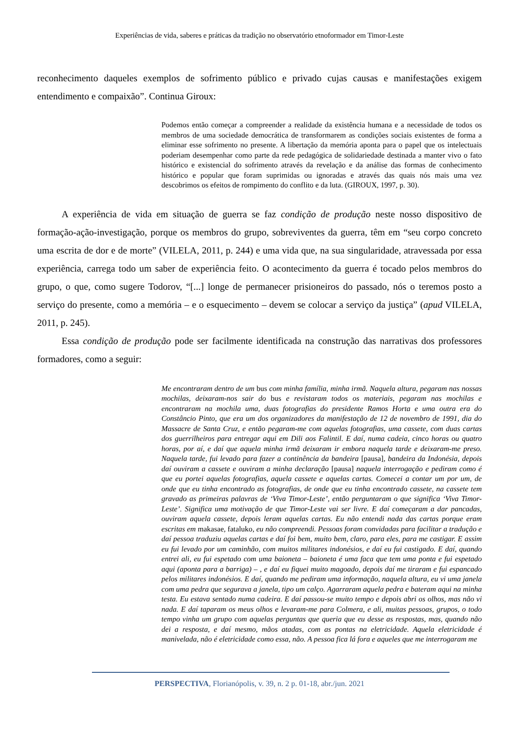Experiências de vida, saberes e práticas da tradição no observatório etnoformador em Timor-Leste
reconhecimento daqueles exemplos de sofrimento público e privado cujas causas e manifestações exigem entendimento e compaixão”. Continua Giroux:
Podemos então começar a compreender a realidade da existência humana e a necessidade de todos os membros de uma sociedade democrática de transformarem as condições sociais existentes de forma a eliminar esse sofrimento no presente. A libertação da memória aponta para o papel que os intelectuais poderiam desempenhar como parte da rede pedagógica de solidariedade destinada a manter vivo o fato histórico e existencial do sofrimento através da revelação e da análise das formas de conhecimento histórico e popular que foram suprimidas ou ignoradas e através das quais nós mais uma vez descobrimos os efeitos de rompimento do conflito e da luta. (GIROUX, 1997, p. 30).
A experiência de vida em situação de guerra se faz condição de produção neste nosso dispositivo de formação-ação-investigação, porque os membros do grupo, sobreviventes da guerra, têm em “seu corpo concreto uma escrita de dor e de morte” (VILELA, 2011, p. 244) e uma vida que, na sua singularidade, atravessada por essa experiência, carrega todo um saber de experiência feito. O acontecimento da guerra é tocado pelos membros do grupo, o que, como sugere Todorov, “[...] longe de permanecer prisioneiros do passado, nós o teremos posto a serviço do presente, como a memória – e o esquecimento – devem se colocar a serviço da justiça” (apud VILELA, 2011, p. 245).
Essa condição de produção pode ser facilmente identificada na construção das narrativas dos professores formadores, como a seguir:
Me encontraram dentro de um bus com minha família, minha irmã. Naquela altura, pegaram nas nossas mochilas, deixaram-nos sair do bus e revistaram todos os materiais, pegaram nas mochilas e encontraram na mochila uma, duas fotografias do presidente Ramos Horta e uma outra era do Constâncio Pinto, que era um dos organizadores da manifestação de 12 de novembro de 1991, dia do Massacre de Santa Cruz, e então pegaram-me com aquelas fotografias, uma cassete, com duas cartas dos guerrilheiros para entregar aqui em Dili aos Falintil. E daí, numa cadeia, cinco horas ou quatro horas, por aí, e daí que aquela minha irmã deixaram ir embora naquela tarde e deixaram-me preso. Naquela tarde, fui levado para fazer a continência da bandeira [pausa], bandeira da Indonésia, depois daí ouviram a cassete e ouviram a minha declaração [pausa] naquela interrogação e pediram como é que eu portei aquelas fotografias, aquela cassete e aquelas cartas. Comecei a contar um por um, de onde que eu tinha encontrado as fotografias, de onde que eu tinha encontrado cassete, na cassete tem gravado as primeiras palavras de ‘Viva Timor-Leste’, então perguntaram o que significa ‘Viva Timor-Leste’. Significa uma motivação de que Timor-Leste vai ser livre. E daí começaram a dar pancadas, ouviram aquela cassete, depois leram aquelas cartas. Eu não entendi nada das cartas porque eram escritas em makasae, fataluko, eu não compreendi. Pessoas foram convidadas para facilitar a tradução e daí pessoa traduziu aquelas cartas e daí foi bem, muito bem, claro, para eles, para me castigar. E assim eu fui levado por um caminhão, com muitos militares indonésios, e daí eu fui castigado. E daí, quando entrei ali, eu fui espetado com uma baioneta – baioneta é uma faca que tem uma ponta e fui espetado aqui (aponta para a barriga) – , e daí eu fiquei muito magoado, depois daí me tiraram e fui espancado pelos militares indonésios. E daí, quando me pediram uma informação, naquela altura, eu vi uma janela com uma pedra que segurava a janela, tipo um calço. Agarraram aquela pedra e bateram aqui na minha testa. Eu estava sentado numa cadeira. E daí passou-se muito tempo e depois abri os olhos, mas não vi nada. E daí taparam os meus olhos e levaram-me para Colmera, e ali, muitas pessoas, grupos, o todo tempo vinha um grupo com aquelas perguntas que queria que eu desse as respostas, mas, quando não dei a resposta, e daí mesmo, mãos atadas, com as pontas na eletricidade. Aquela eletricidade é manivelada, não é eletricidade como essa, não. A pessoa fica lá fora e aqueles que me interrogaram me
PERSPECTIVA, Florianópolis, v. 39, n. 2 p. 01-18, abr./jun. 2021